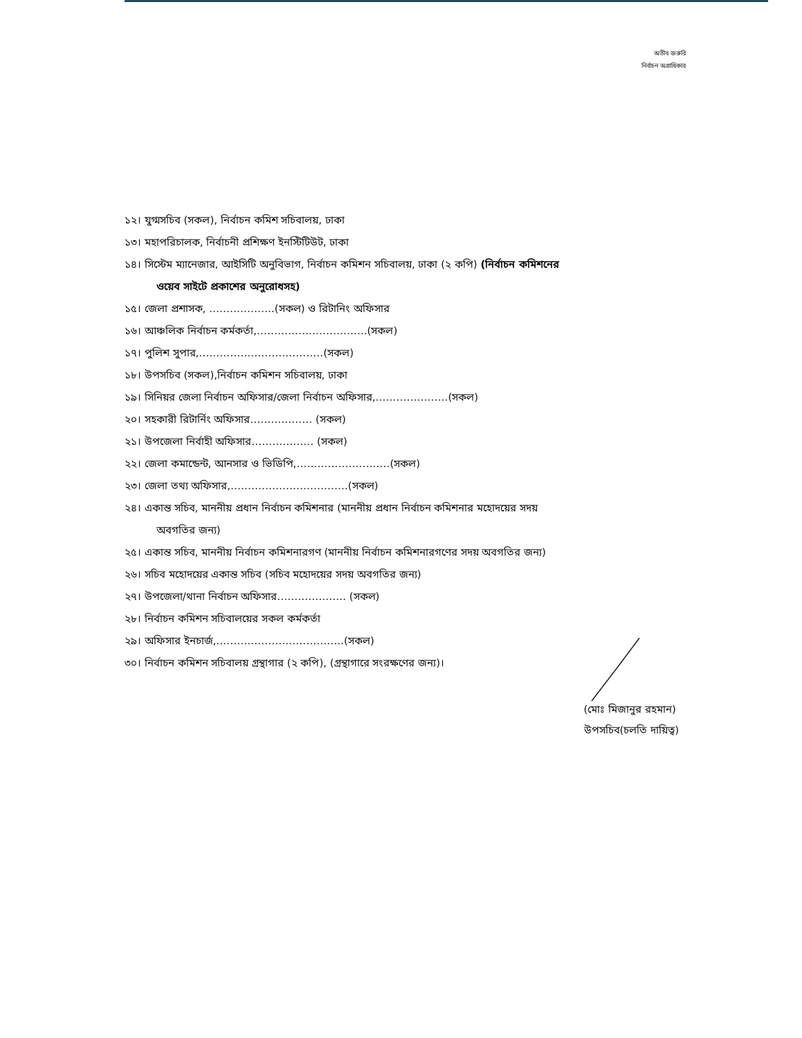অতীব জরুরি
নির্বাচন অগ্রাধিকার
১২। যুগ্মসচিব (সকল), নির্বাচন কমিশ সচিবালয়, ঢাকা
১৩। মহাপরিচালক, নির্বাচনী প্রশিক্ষণ ইনস্টিটিউট, ঢাকা
১৪। সিস্টেম ম্যানেজার, আইসিটি অনুবিভাগ, নির্বাচন কমিশন সচিবালয়, ঢাকা (২ কপি) (নির্বাচন কমিশনের
ওয়েব সাইটে প্রকাশের অনুরোধসহ)
১৫। জেলা প্রশাসক, ……………….(সকল) ও রিটানিং অফিসার
১৬। আঞ্চলিক নির্বাচন কর্মকর্তা,…………………………..(সকল)
১৭। পুলিশ সুপার,………………………………(সকল)
১৮। উপসচিব (সকল),নির্বাচন কমিশন সচিবালয়, ঢাকা
১৯। সিনিয়র জেলা নির্বাচন অফিসার/জেলা নির্বাচন অফিসার,…………………(সকল)
২০। সহকারী রিটার্নিং অফিসার……………… (সকল)
২১। উপজেলা নির্বাহী অফিসার……………… (সকল)
২২। জেলা কমান্ডেন্ট, আনসার ও ভিডিপি,………………………(সকল)
২৩। জেলা তথ্য অফিসার,…………………………….(সকল)
২৪। একান্ত সচিব, মাননীয় প্রধান নির্বাচন কমিশনার (মাননীয় প্রধান নির্বাচন কমিশনার মহোদয়ের সদয়
অবগতির জন্য)
২৫। একান্ত সচিব, মাননীয় নির্বাচন কমিশনারগণ (মাননীয় নির্বাচন কমিশনারগণের সদয় অবগতির জন্য)
২৬। সচিব মহোদয়ের একান্ত সচিব (সচিব মহোদয়ের সদয় অবগতির জন্য)
২৭। উপজেলা/থানা নির্বাচন অফিসার……………….. (সকল)
২৮। নির্বাচন কমিশন সচিবালয়ের সকল কর্মকর্তা
২৯। অফিসার ইনচার্জ,……………………………….(সকল)
৩০। নির্বাচন কমিশন সচিবালয় গ্রন্থাগার (২ কপি), (গ্রন্থাগারে সংরক্ষণের জন্য)।
(মোঃ মিজানুর রহমান)
উপসচিব(চলতি দায়িত্ব)